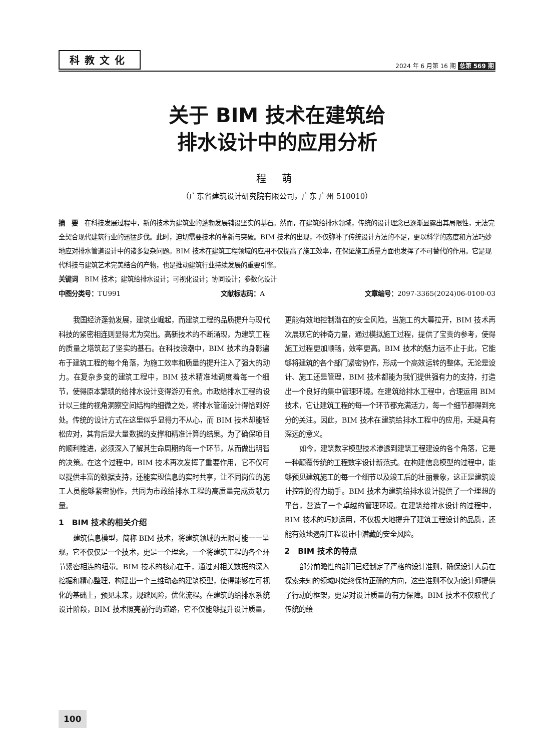科教文化 2024 年 6 月第 16 期 总第 569 期
关于 BIM 技术在建筑给
排水设计中的应用分析
程 萌
（广东省建筑设计研究院有限公司，广东 广州 510010）
摘　要　在科技发展过程中，新的技术为建筑业的蓬勃发展铺设坚实的基石。然而，在建筑给排水领域，传统的设计理念已逐渐显露出其局限性，无法完全契合现代建筑行业的迅猛步伐。此时，迫切需要技术的革新与突破。BIM 技术的出现，不仅弥补了传统设计方法的不足，更以科学的态度和方法巧妙地应对排水管道设计中的诸多复杂问题。BIM 技术在建筑工程领域的应用不仅提高了施工效率，在保证施工质量方面也发挥了不可替代的作用。它是现代科技与建筑艺术完美结合的产物，也是推动建筑行业持续发展的重要引擎。
关键词　BIM 技术；建筑给排水设计；可视化设计；协同设计；参数化设计
中图分类号：TU991 文献标志码：A 文章编号：2097-3365(2024)06-0100-03
我国经济蓬勃发展，建筑业崛起，而建筑工程的品质提升与现代科技的紧密相连则显得尤为突出。高新技术的不断涌现，为建筑工程的质量之塔筑起了坚实的基石。在科技浪潮中，BIM 技术的身影遍布于建筑工程的每个角落，为施工效率和质量的提升注入了强大的动力。在复杂多变的建筑工程中，BIM 技术精准地调度着每一个细节，使得原本繁琐的给排水设计变得游刃有余。市政给排水工程的设计以三维的视角洞察空间结构的细微之处，将排水管道设计得恰到好处。传统的设计方式在这里似乎显得力不从心，而 BIM 技术却能轻松应对，其背后是大量数据的支撑和精准计算的结果。为了确保项目的顺利推进，必须深入了解其生命周期的每一个环节，从而做出明智的决策。在这个过程中，BIM 技术再次发挥了重要作用，它不仅可以提供丰富的数据支持，还能实现信息的实时共享，让不同岗位的施工人员能够紧密协作，共同为市政给排水工程的高质量完成贡献力量。
1　BIM 技术的相关介绍
建筑信息模型，简称 BIM 技术，将建筑领域的无限可能一一呈现，它不仅仅是一个技术，更是一个理念，一个将建筑工程的各个环节紧密相连的纽带。BIM 技术的核心在于，通过对相关数据的深入挖掘和精心整理，构建出一个三维动态的建筑模型，使得能够在可视化的基础上，预见未来，规避风险，优化流程。在建筑的给排水系统设计阶段，BIM 技术照亮前行的道路，它不仅能够提升设计质量，更能有效地控制潜在的安全风险。当施工的大幕拉开，BIM 技术再次展现它的神奇力量，通过模拟施工过程，提供了宝贵的参考，使得施工过程更加顺畅，效率更高。BIM 技术的魅力远不止于此，它能够将建筑的各个部门紧密协作，形成一个高效运转的整体。无论是设计、施工还是管理，BIM 技术都能为我们提供强有力的支持，打造出一个良好的集中管理环境。在建筑给排水工程中，合理运用 BIM 技术，它让建筑工程的每一个环节都充满活力，每一个细节都得到充分的关注。因此，BIM 技术在建筑给排水工程中的应用，无疑具有深远的意义。
如今，建筑数字模型技术渗透到建筑工程建设的各个角落，它是一种颠覆传统的工程数字设计新范式。在构建信息模型的过程中，能够预见建筑施工的每一个细节以及竣工后的壮丽景象，这正是建筑设计控制的得力助手。BIM 技术为建筑给排水设计提供了一个理想的平台，营造了一个卓越的管理环境。在建筑给排水设计的过程中，BIM 技术的巧妙运用，不仅极大地提升了建筑工程设计的品质，还能有效地遏制工程设计中潜藏的安全风险。
2　BIM 技术的特点
部分前瞻性的部门已经制定了严格的设计准则，确保设计人员在探索未知的领域时始终保持正确的方向，这些准则不仅为设计师提供了行动的框架，更是对设计质量的有力保障。BIM 技术不仅取代了传统的绘
100